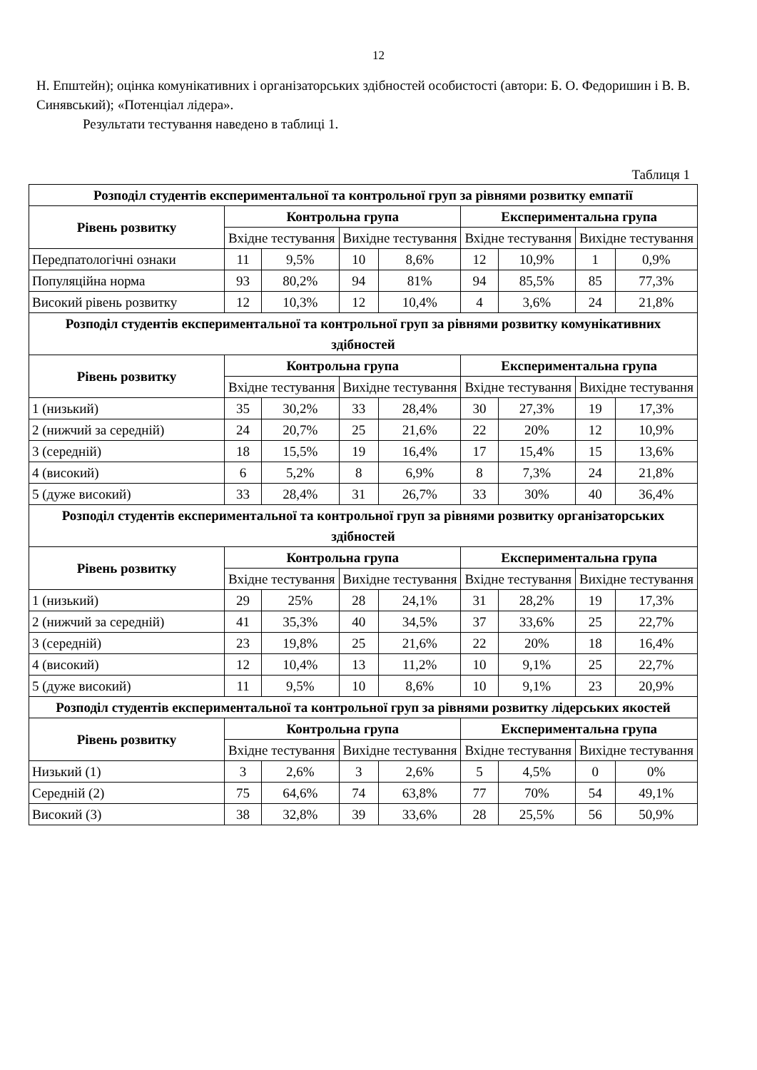12
Н. Епштейн); оцінка комунікативних і організаторських здібностей особистості (автори: Б. О. Федоришин і В. В. Синявський); «Потенціал лідера».
Результати тестування наведено в таблиці 1.
Таблиця 1
| Розподіл студентів експериментальної та контрольної груп за рівнями розвитку емпатії | | | | | | | | |
| --- | --- | --- | --- | --- | --- | --- | --- | --- |
| Рівень розвитку | Контрольна група | | | | Експериментальна група | | | |
| | Вхідне тестування | | Вихідне тестування | | Вхідне тестування | | Вихідне тестування | |
| Передпатологічні ознаки | 11 | 9,5% | 10 | 8,6% | 12 | 10,9% | 1 | 0,9% |
| Популяційна норма | 93 | 80,2% | 94 | 81% | 94 | 85,5% | 85 | 77,3% |
| Високий рівень розвитку | 12 | 10,3% | 12 | 10,4% | 4 | 3,6% | 24 | 21,8% |
| Розподіл студентів експериментальної та контрольної груп за рівнями розвитку комунікативних здібностей | | | | | | | | |
| Рівень розвитку | Контрольна група | | | | Експериментальна група | | | |
| | Вхідне тестування | | Вихідне тестування | | Вхідне тестування | | Вихідне тестування | |
| 1 (низький) | 35 | 30,2% | 33 | 28,4% | 30 | 27,3% | 19 | 17,3% |
| 2 (нижчий за середній) | 24 | 20,7% | 25 | 21,6% | 22 | 20% | 12 | 10,9% |
| 3 (середній) | 18 | 15,5% | 19 | 16,4% | 17 | 15,4% | 15 | 13,6% |
| 4 (високий) | 6 | 5,2% | 8 | 6,9% | 8 | 7,3% | 24 | 21,8% |
| 5 (дуже високий) | 33 | 28,4% | 31 | 26,7% | 33 | 30% | 40 | 36,4% |
| Розподіл студентів експериментальної та контрольної груп за рівнями розвитку організаторських здібностей | | | | | | | | |
| Рівень розвитку | Контрольна група | | | | Експериментальна група | | | |
| | Вхідне тестування | | Вихідне тестування | | Вхідне тестування | | Вихідне тестування | |
| 1 (низький) | 29 | 25% | 28 | 24,1% | 31 | 28,2% | 19 | 17,3% |
| 2 (нижчий за середній) | 41 | 35,3% | 40 | 34,5% | 37 | 33,6% | 25 | 22,7% |
| 3 (середній) | 23 | 19,8% | 25 | 21,6% | 22 | 20% | 18 | 16,4% |
| 4 (високий) | 12 | 10,4% | 13 | 11,2% | 10 | 9,1% | 25 | 22,7% |
| 5 (дуже високий) | 11 | 9,5% | 10 | 8,6% | 10 | 9,1% | 23 | 20,9% |
| Розподіл студентів експериментальної та контрольної груп за рівнями розвитку лідерських якостей | | | | | | | | |
| Рівень розвитку | Контрольна група | | | | Експериментальна група | | | |
| | Вхідне тестування | | Вихідне тестування | | Вхідне тестування | | Вихідне тестування | |
| Низький (1) | 3 | 2,6% | 3 | 2,6% | 5 | 4,5% | 0 | 0% |
| Середній (2) | 75 | 64,6% | 74 | 63,8% | 77 | 70% | 54 | 49,1% |
| Високий (3) | 38 | 32,8% | 39 | 33,6% | 28 | 25,5% | 56 | 50,9% |